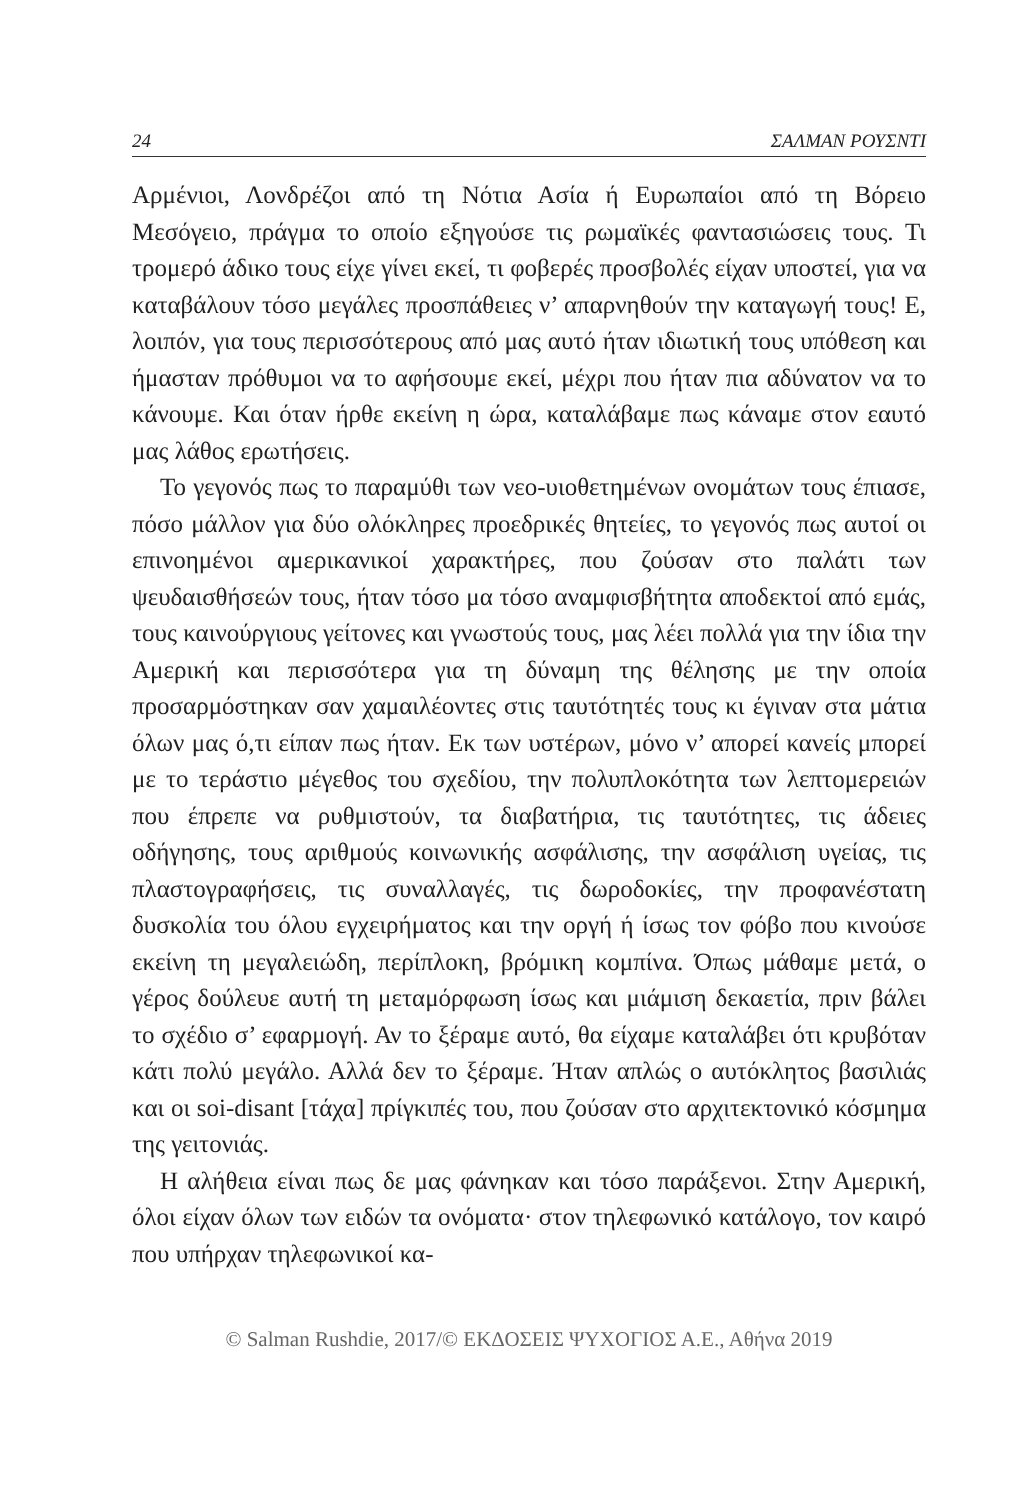24 ΣΑΛΜΑΝ ΡΟΥΣΝΤΙ
Αρμένιοι, Λονδρέζοι από τη Νότια Ασία ή Ευρωπαίοι από τη Βόρειο Μεσόγειο, πράγμα το οποίο εξηγούσε τις ρωμαϊκές φαντασιώσεις τους. Τι τρομερό άδικο τους είχε γίνει εκεί, τι φοβερές προσβολές είχαν υποστεί, για να καταβάλουν τόσο μεγάλες προσπάθειες ν’ απαρνηθούν την καταγωγή τους! Ε, λοιπόν, για τους περισσότερους από μας αυτό ήταν ιδιωτική τους υπόθεση και ήμασταν πρόθυμοι να το αφήσουμε εκεί, μέχρι που ήταν πια αδύνατον να το κάνουμε. Και όταν ήρθε εκείνη η ώρα, καταλάβαμε πως κάναμε στον εαυτό μας λάθος ερωτήσεις.
Το γεγονός πως το παραμύθι των νεο-υιοθετημένων ονομάτων τους έπιασε, πόσο μάλλον για δύο ολόκληρες προεδρικές θητείες, το γεγονός πως αυτοί οι επινοημένοι αμερικανικοί χαρακτήρες, που ζούσαν στο παλάτι των ψευδαισθήσεών τους, ήταν τόσο μα τόσο αναμφισβήτητα αποδεκτοί από εμάς, τους καινούργιους γείτονες και γνωστούς τους, μας λέει πολλά για την ίδια την Αμερική και περισσότερα για τη δύναμη της θέλησης με την οποία προσαρμόστηκαν σαν χαμαιλέοντες στις ταυτότητές τους κι έγιναν στα μάτια όλων μας ό,τι είπαν πως ήταν. Εκ των υστέρων, μόνο ν’ απορεί κανείς μπορεί με το τεράστιο μέγεθος του σχεδίου, την πολυπλοκότητα των λεπτομερειών που έπρεπε να ρυθμιστούν, τα διαβατήρια, τις ταυτότητες, τις άδειες οδήγησης, τους αριθμούς κοινωνικής ασφάλισης, την ασφάλιση υγείας, τις πλαστογραφήσεις, τις συναλλαγές, τις δωροδοκίες, την προφανέστατη δυσκολία του όλου εγχειρήματος και την οργή ή ίσως τον φόβο που κινούσε εκείνη τη μεγαλειώδη, περίπλοκη, βρόμικη κομπίνα. Όπως μάθαμε μετά, ο γέρος δούλευε αυτή τη μεταμόρφωση ίσως και μιάμιση δεκαετία, πριν βάλει το σχέδιο σ’ εφαρμογή. Αν το ξέραμε αυτό, θα είχαμε καταλάβει ότι κρυβόταν κάτι πολύ μεγάλο. Αλλά δεν το ξέραμε. Ήταν απλώς ο αυτόκλητος βασιλιάς και οι soi-disant [τάχα] πρίγκιπές του, που ζούσαν στο αρχιτεκτονικό κόσμημα της γειτονιάς.
Η αλήθεια είναι πως δε μας φάνηκαν και τόσο παράξενοι. Στην Αμερική, όλοι είχαν όλων των ειδών τα ονόματα· στον τηλεφωνικό κατάλογο, τον καιρό που υπήρχαν τηλεφωνικοί κα-
© Salman Rushdie, 2017/© ΕΚΔΟΣΕΙΣ ΨΥΧΟΓΙΟΣ Α.Ε., Αθήνα 2019